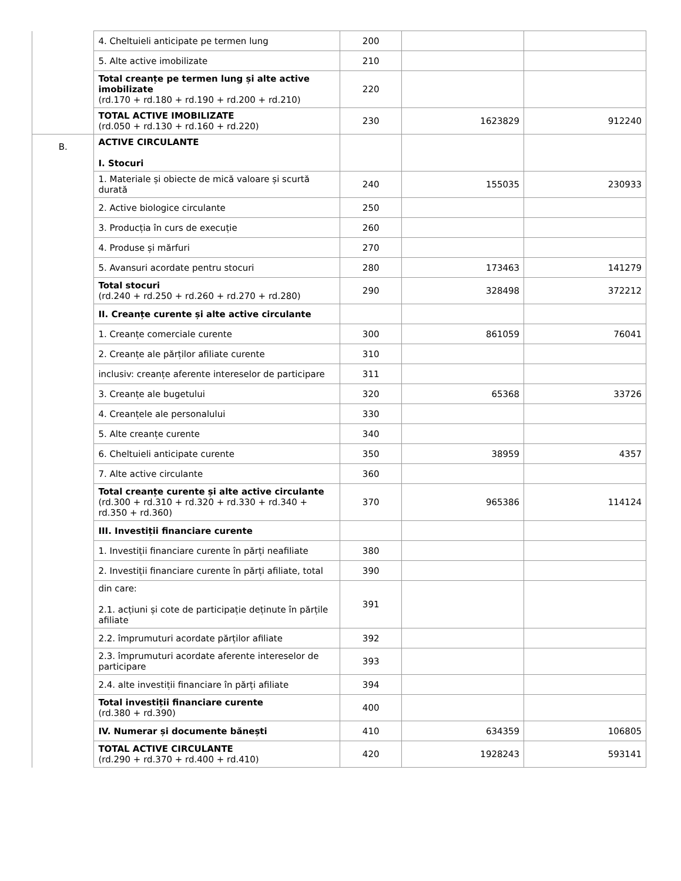| | 4. Cheltuieli anticipate pe termen lung | 200 | | |
| | 5. Alte active imobilizate | 210 | | |
| | Total creanțe pe termen lung și alte active imobilizate (rd.170 + rd.180 + rd.190 + rd.200 + rd.210) | 220 | | |
| | TOTAL ACTIVE IMOBILIZATE (rd.050 + rd.130 + rd.160 + rd.220) | 230 | 1623829 | 912240 |
| B. | ACTIVE CIRCULANTE I. Stocuri | | | |
| | 1. Materiale și obiecte de mică valoare și scurtă durată | 240 | 155035 | 230933 |
| | 2. Active biologice circulante | 250 | | |
| | 3. Producția în curs de execuție | 260 | | |
| | 4. Produse și mărfuri | 270 | | |
| | 5. Avansuri acordate pentru stocuri | 280 | 173463 | 141279 |
| | Total stocuri (rd.240 + rd.250 + rd.260 + rd.270 + rd.280) | 290 | 328498 | 372212 |
| | II. Creanțe curente și alte active circulante | | | |
| | 1. Creanțe comerciale curente | 300 | 861059 | 76041 |
| | 2. Creanțe ale părților afiliate curente | 310 | | |
| | inclusiv: creanțe aferente intereselor de participare | 311 | | |
| | 3. Creanțe ale bugetului | 320 | 65368 | 33726 |
| | 4. Creanțele ale personalului | 330 | | |
| | 5. Alte creanțe curente | 340 | | |
| | 6. Cheltuieli anticipate curente | 350 | 38959 | 4357 |
| | 7. Alte active circulante | 360 | | |
| | Total creanțe curente și alte active circulante (rd.300 + rd.310 + rd.320 + rd.330 + rd.340 + rd.350 + rd.360) | 370 | 965386 | 114124 |
| | III. Investiții financiare curente | | | |
| | 1. Investiții financiare curente în părți neafiliate | 380 | | |
| | 2. Investiții financiare curente în părți afiliate, total | 390 | | |
| | din care: 2.1. acțiuni și cote de participație deținute în părțile afiliate | 391 | | |
| | 2.2. împrumuturi acordate părților afiliate | 392 | | |
| | 2.3. împrumuturi acordate aferente intereselor de participare | 393 | | |
| | 2.4. alte investiții financiare în părți afiliate | 394 | | |
| | Total investiții financiare curente (rd.380 + rd.390) | 400 | | |
| | IV. Numerar și documente bănești | 410 | 634359 | 106805 |
| | TOTAL ACTIVE CIRCULANTE (rd.290 + rd.370 + rd.400 + rd.410) | 420 | 1928243 | 593141 |